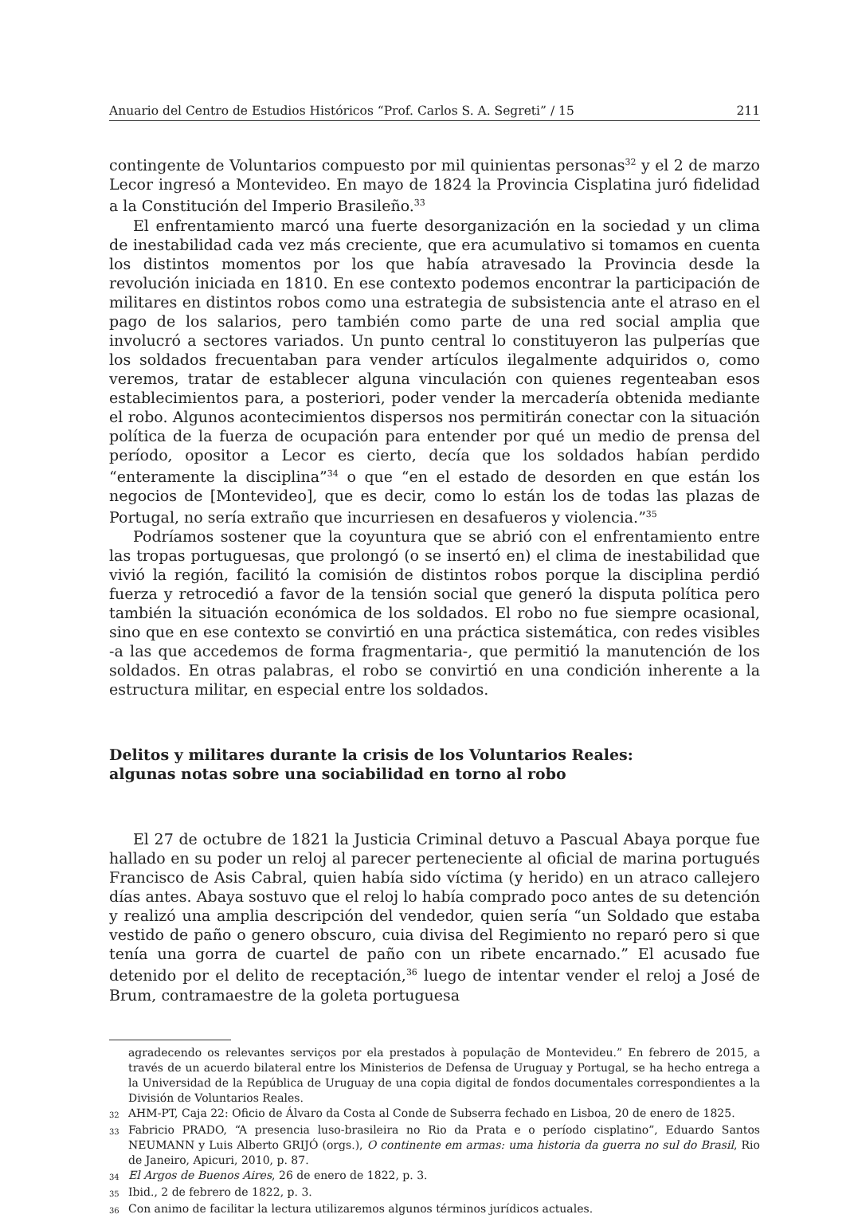Anuario del Centro de Estudios Históricos “Prof. Carlos S. A. Segreti” / 15 211
contingente de Voluntarios compuesto por mil quinientas personas<sup>32</sup> y el 2 de marzo Lecor ingresó a Montevideo. En mayo de 1824 la Provincia Cisplatina juró fidelidad a la Constitución del Imperio Brasileño.<sup>33</sup>
El enfrentamiento marcó una fuerte desorganización en la sociedad y un clima de inestabilidad cada vez más creciente, que era acumulativo si tomamos en cuenta los distintos momentos por los que había atravesado la Provincia desde la revolución iniciada en 1810. En ese contexto podemos encontrar la participación de militares en distintos robos como una estrategia de subsistencia ante el atraso en el pago de los salarios, pero también como parte de una red social amplia que involucró a sectores variados. Un punto central lo constituyeron las pulperías que los soldados frecuentaban para vender artículos ilegalmente adquiridos o, como veremos, tratar de establecer alguna vinculación con quienes regenteaban esos establecimientos para, a posteriori, poder vender la mercadería obtenida mediante el robo. Algunos acontecimientos dispersos nos permitirán conectar con la situación política de la fuerza de ocupación para entender por qué un medio de prensa del período, opositor a Lecor es cierto, decía que los soldados habían perdido “enteramente la disciplina”<sup>34</sup> o que “en el estado de desorden en que están los negocios de [Montevideo], que es decir, como lo están los de todas las plazas de Portugal, no sería extraño que incurriesen en desafueros y violencia.”<sup>35</sup>
Podríamos sostener que la coyuntura que se abrió con el enfrentamiento entre las tropas portuguesas, que prolongó (o se insertó en) el clima de inestabilidad que vivió la región, facilitó la comisión de distintos robos porque la disciplina perdió fuerza y retrocedió a favor de la tensión social que generó la disputa política pero también la situación económica de los soldados. El robo no fue siempre ocasional, sino que en ese contexto se convirtió en una práctica sistemática, con redes visibles -a las que accedemos de forma fragmentaria-, que permitió la manutención de los soldados. En otras palabras, el robo se convirtió en una condición inherente a la estructura militar, en especial entre los soldados.
Delitos y militares durante la crisis de los Voluntarios Reales:
algunas notas sobre una sociabilidad en torno al robo
El 27 de octubre de 1821 la Justicia Criminal detuvo a Pascual Abaya porque fue hallado en su poder un reloj al parecer perteneciente al oficial de marina portugués Francisco de Asis Cabral, quien había sido víctima (y herido) en un atraco callejero días antes. Abaya sostuvo que el reloj lo había comprado poco antes de su detención y realizó una amplia descripción del vendedor, quien sería “un Soldado que estaba vestido de paño o genero obscuro, cuia divisa del Regimiento no reparó pero si que tenía una gorra de cuartel de paño con un ribete encarnado.” El acusado fue detenido por el delito de receptación,<sup>36</sup> luego de intentar vender el reloj a José de Brum, contramaestre de la goleta portuguesa
agradecendo os relevantes serviços por ela prestados à população de Montevideu.” En febrero de 2015, a través de un acuerdo bilateral entre los Ministerios de Defensa de Uruguay y Portugal, se ha hecho entrega a la Universidad de la República de Uruguay de una copia digital de fondos documentales correspondientes a la División de Voluntarios Reales.
32 AHM-PT, Caja 22: Oficio de Álvaro da Costa al Conde de Subserra fechado en Lisboa, 20 de enero de 1825.
33 Fabricio PRADO, “A presencia luso-brasileira no Rio da Prata e o período cisplatino”, Eduardo Santos NEUMANN y Luis Alberto GRIJÓ (orgs.), O continente em armas: uma historia da guerra no sul do Brasil, Rio de Janeiro, Apicuri, 2010, p. 87.
34 El Argos de Buenos Aires, 26 de enero de 1822, p. 3.
35 Ibid., 2 de febrero de 1822, p. 3.
36 Con animo de facilitar la lectura utilizaremos algunos términos jurídicos actuales.